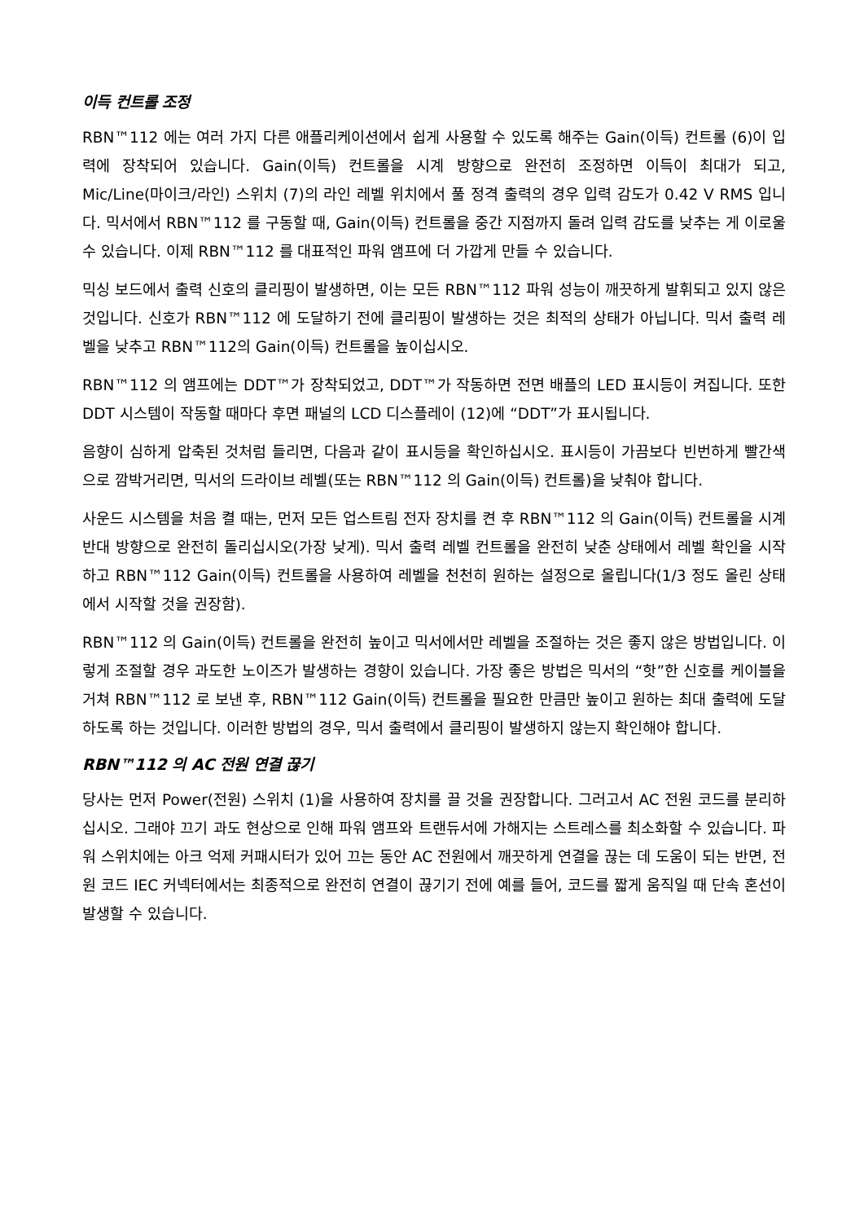이득 컨트롤 조정
RBN™112 에는 여러 가지 다른 애플리케이션에서 쉽게 사용할 수 있도록 해주는 Gain(이득) 컨트롤 (6)이 입력에 장착되어 있습니다. Gain(이득) 컨트롤을 시계 방향으로 완전히 조정하면 이득이 최대가 되고, Mic/Line(마이크/라인) 스위치 (7)의 라인 레벨 위치에서 풀 정격 출력의 경우 입력 감도가 0.42 V RMS 입니다. 믹서에서 RBN™112 를 구동할 때, Gain(이득) 컨트롤을 중간 지점까지 돌려 입력 감도를 낮추는 게 이로울 수 있습니다. 이제 RBN™112 를 대표적인 파워 앰프에 더 가깝게 만들 수 있습니다.
믹싱 보드에서 출력 신호의 클리핑이 발생하면, 이는 모든 RBN™112 파워 성능이 깨끗하게 발휘되고 있지 않은 것입니다. 신호가 RBN™112 에 도달하기 전에 클리핑이 발생하는 것은 최적의 상태가 아닙니다. 믹서 출력 레벨을 낮추고 RBN™112의 Gain(이득) 컨트롤을 높이십시오.
RBN™112 의 앰프에는 DDT™가 장착되었고, DDT™가 작동하면 전면 배플의 LED 표시등이 켜집니다. 또한 DDT 시스템이 작동할 때마다 후면 패널의 LCD 디스플레이 (12)에 “DDT”가 표시됩니다.
음향이 심하게 압축된 것처럼 들리면, 다음과 같이 표시등을 확인하십시오. 표시등이 가끔보다 빈번하게 빨간색으로 깜박거리면, 믹서의 드라이브 레벨(또는 RBN™112 의 Gain(이득) 컨트롤)을 낮춰야 합니다.
사운드 시스템을 처음 켤 때는, 먼저 모든 업스트림 전자 장치를 켠 후 RBN™112 의 Gain(이득) 컨트롤을 시계 반대 방향으로 완전히 돌리십시오(가장 낮게). 믹서 출력 레벨 컨트롤을 완전히 낮춘 상태에서 레벨 확인을 시작하고 RBN™112 Gain(이득) 컨트롤을 사용하여 레벨을 천천히 원하는 설정으로 올립니다(1/3 정도 올린 상태에서 시작할 것을 권장함).
RBN™112 의 Gain(이득) 컨트롤을 완전히 높이고 믹서에서만 레벨을 조절하는 것은 좋지 않은 방법입니다. 이렇게 조절할 경우 과도한 노이즈가 발생하는 경향이 있습니다. 가장 좋은 방법은 믹서의 “핫”한 신호를 케이블을 거쳐 RBN™112 로 보낸 후, RBN™112 Gain(이득) 컨트롤을 필요한 만큼만 높이고 원하는 최대 출력에 도달하도록 하는 것입니다. 이러한 방법의 경우, 믹서 출력에서 클리핑이 발생하지 않는지 확인해야 합니다.
RBN™112 의 AC 전원 연결 끊기
당사는 먼저 Power(전원) 스위치 (1)을 사용하여 장치를 끌 것을 권장합니다. 그러고서 AC 전원 코드를 분리하십시오. 그래야 끄기 과도 현상으로 인해 파워 앰프와 트랜듀서에 가해지는 스트레스를 최소화할 수 있습니다. 파워 스위치에는 아크 억제 커패시터가 있어 끄는 동안 AC 전원에서 깨끗하게 연결을 끊는 데 도움이 되는 반면, 전원 코드 IEC 커넥터에서는 최종적으로 완전히 연결이 끊기기 전에 예를 들어, 코드를 짧게 움직일 때 단속 혼선이 발생할 수 있습니다.